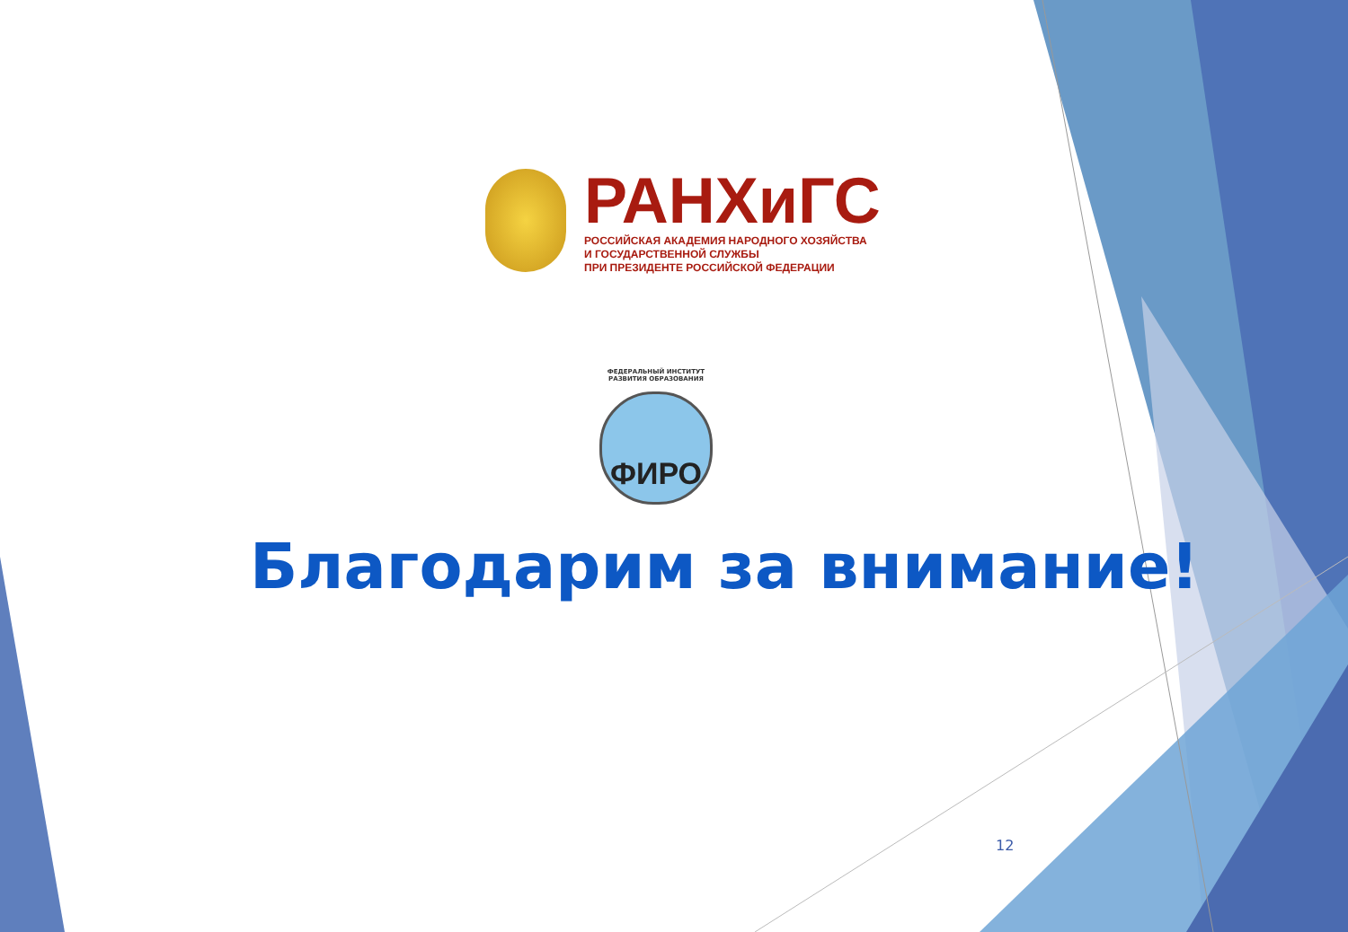РАНХиГС
РОССИЙСКАЯ АКАДЕМИЯ НАРОДНОГО ХОЗЯЙСТВА
И ГОСУДАРСТВЕННОЙ СЛУЖБЫ
ПРИ ПРЕЗИДЕНТЕ РОССИЙСКОЙ ФЕДЕРАЦИИ
ФЕДЕРАЛЬНЫЙ ИНСТИТУТ РАЗВИТИЯ ОБРАЗОВАНИЯ
ФИРО
Благодарим за внимание!
12